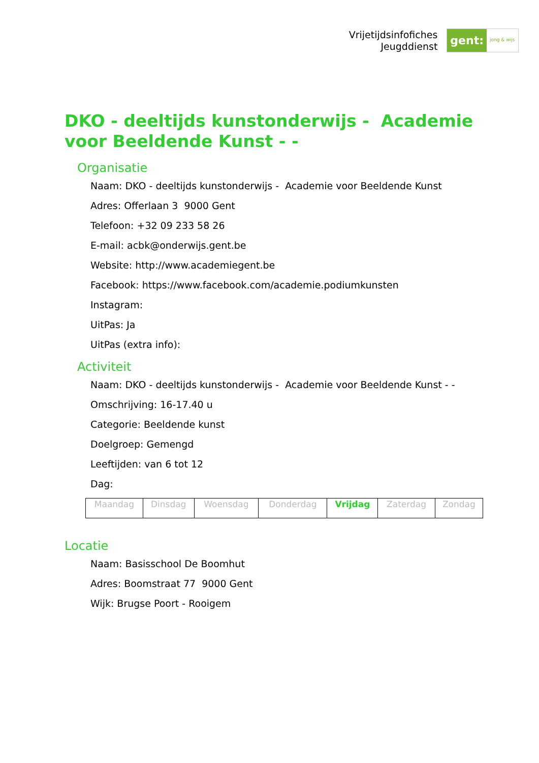Vrijetijdsinfofiches
Jeugddienst
gent:
jong & wijs
DKO - deeltijds kunstonderwijs - Academie voor Beeldende Kunst - -
Organisatie
Naam: DKO - deeltijds kunstonderwijs - Academie voor Beeldende Kunst
Adres: Offerlaan 3 9000 Gent
Telefoon: +32 09 233 58 26
E-mail: acbk@onderwijs.gent.be
Website: http://www.academiegent.be
Facebook: https://www.facebook.com/academie.podiumkunsten
Instagram:
UitPas: Ja
UitPas (extra info):
Activiteit
Naam: DKO - deeltijds kunstonderwijs - Academie voor Beeldende Kunst - -
Omschrijving: 16-17.40 u
Categorie: Beeldende kunst
Doelgroep: Gemengd
Leeftijden: van 6 tot 12
Dag:
| Maandag | Dinsdag | Woensdag | Donderdag | Vrijdag | Zaterdag | Zondag |
Locatie
Naam: Basisschool De Boomhut
Adres: Boomstraat 77 9000 Gent
Wijk: Brugse Poort - Rooigem